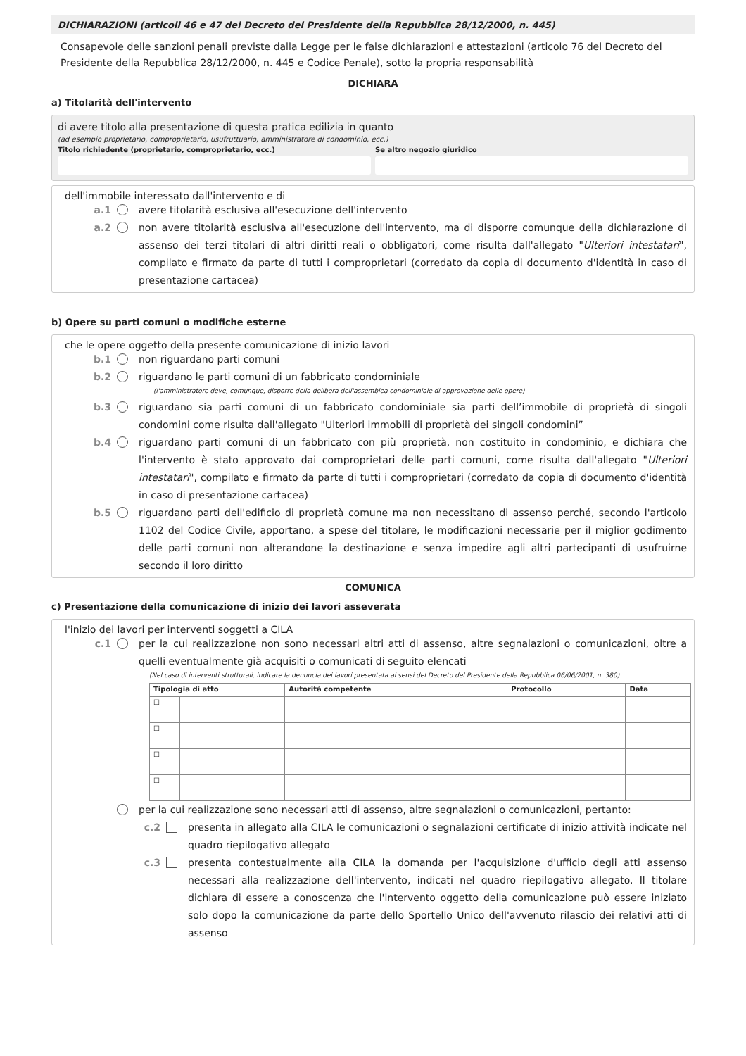DICHIARAZIONI (articoli 46 e 47 del Decreto del Presidente della Repubblica 28/12/2000, n. 445)
Consapevole delle sanzioni penali previste dalla Legge per le false dichiarazioni e attestazioni (articolo 76 del Decreto del Presidente della Repubblica 28/12/2000, n. 445 e Codice Penale), sotto la propria responsabilità
DICHIARA
a) Titolarità dell'intervento
di avere titolo alla presentazione di questa pratica edilizia in quanto
(ad esempio proprietario, comproprietario, usufruttuario, amministratore di condominio, ecc.)
Titolo richiedente (proprietario, comproprietario, ecc.)
Se altro negozio giuridico
dell'immobile interessato dall'intervento e di
a.1 avere titolarità esclusiva all'esecuzione dell'intervento
a.2 non avere titolarità esclusiva all'esecuzione dell'intervento, ma di disporre comunque della dichiarazione di assenso dei terzi titolari di altri diritti reali o obbligatori, come risulta dall'allegato "Ulteriori intestatari", compilato e firmato da parte di tutti i comproprietari (corredato da copia di documento d'identità in caso di presentazione cartacea)
b) Opere su parti comuni o modifiche esterne
che le opere oggetto della presente comunicazione di inizio lavori
b.1 non riguardano parti comuni
b.2 riguardano le parti comuni di un fabbricato condominiale
(l'amministratore deve, comunque, disporre della delibera dell'assemblea condominiale di approvazione delle opere)
b.3 riguardano sia parti comuni di un fabbricato condominiale sia parti dell’immobile di proprietà di singoli condomini come risulta dall'allegato "Ulteriori immobili di proprietà dei singoli condomini”
b.4 riguardano parti comuni di un fabbricato con più proprietà, non costituito in condominio, e dichiara che l'intervento è stato approvato dai comproprietari delle parti comuni, come risulta dall'allegato "Ulteriori intestatari", compilato e firmato da parte di tutti i comproprietari (corredato da copia di documento d'identità in caso di presentazione cartacea)
b.5 riguardano parti dell'edificio di proprietà comune ma non necessitano di assenso perché, secondo l'articolo 1102 del Codice Civile, apportano, a spese del titolare, le modificazioni necessarie per il miglior godimento delle parti comuni non alterandone la destinazione e senza impedire agli altri partecipanti di usufruirne secondo il loro diritto
COMUNICA
c) Presentazione della comunicazione di inizio dei lavori asseverata
l'inizio dei lavori per interventi soggetti a CILA
c.1 per la cui realizzazione non sono necessari altri atti di assenso, altre segnalazioni o comunicazioni, oltre a quelli eventualmente già acquisiti o comunicati di seguito elencati
(Nel caso di interventi strutturali, indicare la denuncia dei lavori presentata ai sensi del Decreto del Presidente della Repubblica 06/06/2001, n. 380)
| Tipologia di atto | | Autorità competente | Protocollo | Data |
| --- | --- | --- | --- | --- |
| ☐ | | | | |
| ☐ | | | | |
| ☐ | | | | |
| ☐ | | | | |
per la cui realizzazione sono necessari atti di assenso, altre segnalazioni o comunicazioni, pertanto:
c.2 presenta in allegato alla CILA le comunicazioni o segnalazioni certificate di inizio attività indicate nel quadro riepilogativo allegato
c.3 presenta contestualmente alla CILA la domanda per l'acquisizione d'ufficio degli atti assenso necessari alla realizzazione dell'intervento, indicati nel quadro riepilogativo allegato. Il titolare dichiara di essere a conoscenza che l'intervento oggetto della comunicazione può essere iniziato solo dopo la comunicazione da parte dello Sportello Unico dell'avvenuto rilascio dei relativi atti di assenso